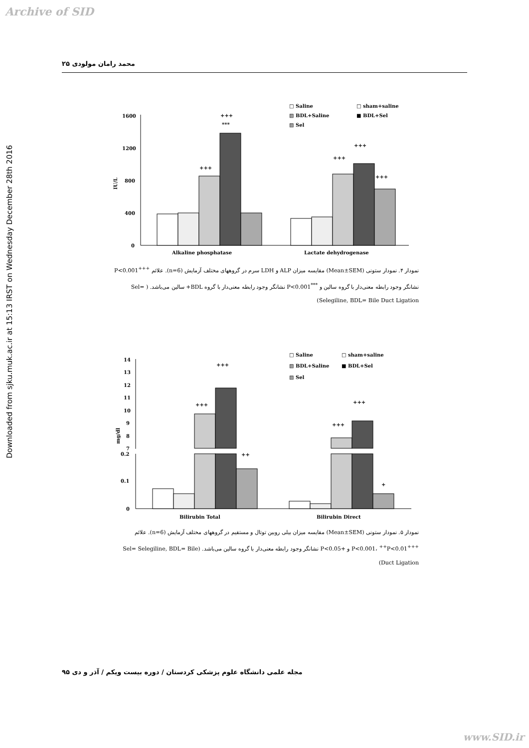Archive of SID
Downloaded from sjku.muk.ac.ir at 15:13 IRST on Wednesday December 28th 2016
محمد رامان مولودی ۲۵
□ Saline
□ sham+saline
▧ BDL+Saline
■ BDL+Sel
▨ Sel
1600
1200
800
400
0
IU/L
+++
+++
***
+++
+++
+++
Alkaline phosphatase
Lactate dehydrogenase
نمودار ۴. نمودار ستونی (Mean±SEM) مقایسه میزان ALP و LDH سرم در گروههای مختلف آزمایش (n=6). علائم <sup>+++</sup>P<0.001 نشانگر وجود رابطه معنی‌دار با گروه سالین و <sup>***</sup>P<0.001 نشانگر وجود رابطه معنی‌دار با گروه BDL+ سالین می‌باشد. ( Sel= Selegiline, BDL= Bile Duct Ligation)
□ Saline
□ sham+saline
▧ BDL+Saline
■ BDL+Sel
▨ Sel
14
13
12
11
10
9
8
7
0.2
0.1
0
mg/dl
+++
+++
++
+++
+++
+
Bilirubin Total
Bilirubin Direct
نمودار ۵. نمودار ستونی (Mean±SEM) مقایسه میزان بیلی روبین توتال و مستقیم در گروههای مختلف آزمایش (n=6). علائم <sup>+++</sup>P<0.001، <sup>++</sup>P<0.01 و +P<0.05 نشانگر وجود رابطه معنی‌دار با گروه سالین می‌باشد. (Sel= Selegiline, BDL= Bile Duct Ligation)
مجله علمی دانشگاه علوم پزشکی کردستان / دوره بیست ویکم / آذر و دی ۹۵
www.SID.ir